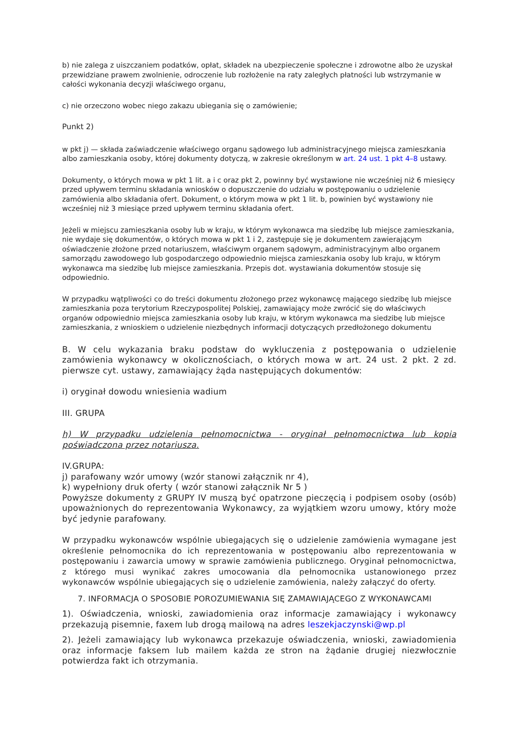b) nie zalega z uiszczaniem podatków, opłat, składek na ubezpieczenie społeczne i zdrowotne albo że uzyskał przewidziane prawem zwolnienie, odroczenie lub rozłożenie na raty zaległych płatności lub wstrzymanie w całości wykonania decyzji właściwego organu,
c) nie orzeczono wobec niego zakazu ubiegania się o zamówienie;
Punkt 2)
w pkt j) — składa zaświadczenie właściwego organu sądowego lub administracyjnego miejsca zamieszkania albo zamieszkania osoby, której dokumenty dotyczą, w zakresie określonym w art. 24 ust. 1 pkt 4–8 ustawy.
Dokumenty, o których mowa w pkt 1 lit. a i c oraz pkt 2, powinny być wystawione nie wcześniej niż 6 miesięcy przed upływem terminu składania wniosków o dopuszczenie do udziału w postępowaniu o udzielenie zamówienia albo składania ofert. Dokument, o którym mowa w pkt 1 lit. b, powinien być wystawiony nie wcześniej niż 3 miesiące przed upływem terminu składania ofert.
Jeżeli w miejscu zamieszkania osoby lub w kraju, w którym wykonawca ma siedzibę lub miejsce zamieszkania, nie wydaje się dokumentów, o których mowa w pkt 1 i 2, zastępuje się je dokumentem zawierającym oświadczenie złożone przed notariuszem, właściwym organem sądowym, administracyjnym albo organem samorządu zawodowego lub gospodarczego odpowiednio miejsca zamieszkania osoby lub kraju, w którym wykonawca ma siedzibę lub miejsce zamieszkania. Przepis dot. wystawiania dokumentów stosuje się odpowiednio.
W przypadku wątpliwości co do treści dokumentu złożonego przez wykonawcę mającego siedzibę lub miejsce zamieszkania poza terytorium Rzeczypospolitej Polskiej, zamawiający może zwrócić się do właściwych organów odpowiednio miejsca zamieszkania osoby lub kraju, w którym wykonawca ma siedzibę lub miejsce zamieszkania, z wnioskiem o udzielenie niezbędnych informacji dotyczących przedłożonego dokumentu
B. W celu wykazania braku podstaw do wykluczenia z postępowania o udzielenie zamówienia wykonawcy w okolicznościach, o których mowa w art. 24 ust. 2 pkt. 2 zd. pierwsze cyt. ustawy, zamawiający żąda następujących dokumentów:
i) oryginał dowodu wniesienia wadium
III. GRUPA
h) W przypadku udzielenia pełnomocnictwa - oryginał pełnomocnictwa lub kopia poświadczona przez notariusza.
IV.GRUPA:
j) parafowany wzór umowy (wzór stanowi załącznik nr 4),
k) wypełniony druk oferty ( wzór stanowi załącznik Nr 5 )
Powyższe dokumenty z GRUPY IV muszą być opatrzone pieczęcią i podpisem osoby (osób) upoważnionych do reprezentowania Wykonawcy, za wyjątkiem wzoru umowy, który może być jedynie parafowany.
W przypadku wykonawców wspólnie ubiegających się o udzielenie zamówienia wymagane jest określenie pełnomocnika do ich reprezentowania w postępowaniu albo reprezentowania w postępowaniu i zawarcia umowy w sprawie zamówienia publicznego. Oryginał pełnomocnictwa, z którego musi wynikać zakres umocowania dla pełnomocnika ustanowionego przez wykonawców wspólnie ubiegających się o udzielenie zamówienia, należy załączyć do oferty.
7. INFORMACJA O SPOSOBIE POROZUMIEWANIA SIĘ ZAMAWIAJĄCEGO Z WYKONAWCAMI
1). Oświadczenia, wnioski, zawiadomienia oraz informacje zamawiający i wykonawcy przekazują pisemnie, faxem lub drogą mailową na adres leszekjaczynski@wp.pl
2). Jeżeli zamawiający lub wykonawca przekazuje oświadczenia, wnioski, zawiadomienia oraz informacje faksem lub mailem każda ze stron na żądanie drugiej niezwłocznie potwierdza fakt ich otrzymania.